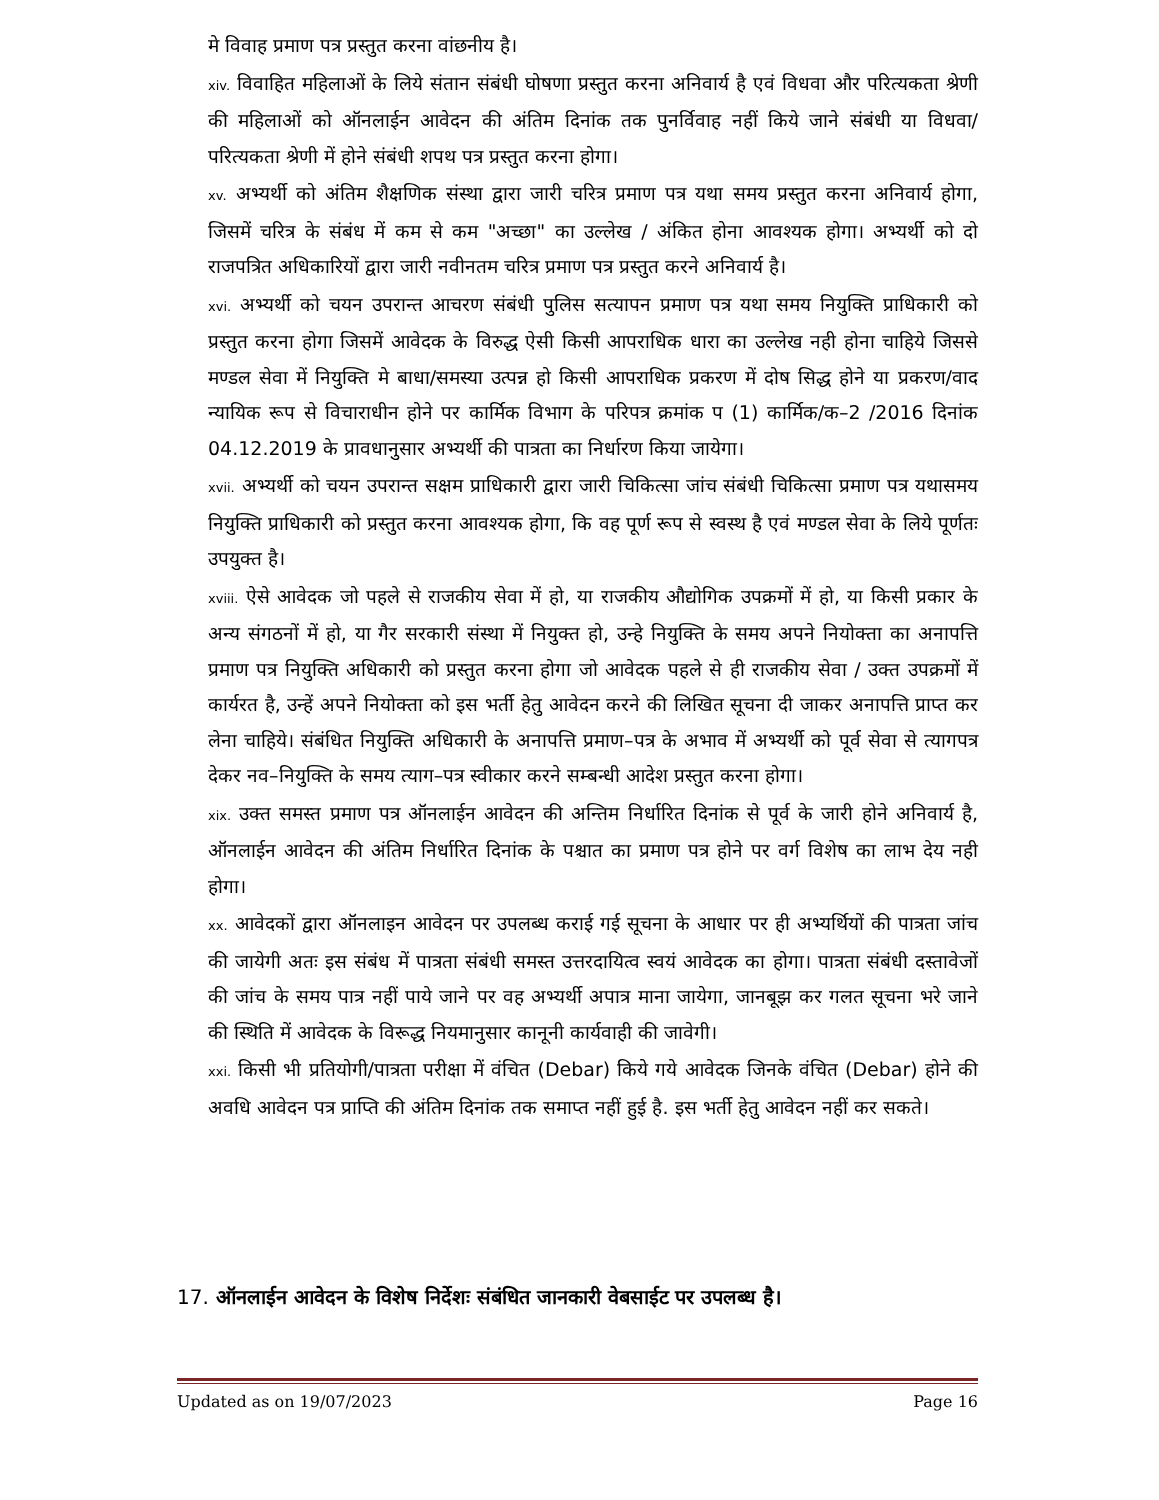मे विवाह प्रमाण पत्र प्रस्तुत करना वांछनीय है।
xiv. विवाहित महिलाओं के लिये संतान संबंधी घोषणा प्रस्तुत करना अनिवार्य है एवं विधवा और परित्यकता श्रेणी की महिलाओं को ऑनलाईन आवेदन की अंतिम दिनांक तक पुनर्विवाह नहीं किये जाने संबंधी या विधवा/परित्यकता श्रेणी में होने संबंधी शपथ पत्र प्रस्तुत करना होगा।
xv. अभ्यर्थी को अंतिम शैक्षणिक संस्था द्वारा जारी चरित्र प्रमाण पत्र यथा समय प्रस्तुत करना अनिवार्य होगा, जिसमें चरित्र के संबंध में कम से कम "अच्छा" का उल्लेख / अंकित होना आवश्यक होगा। अभ्यर्थी को दो राजपत्रित अधिकारियों द्वारा जारी नवीनतम चरित्र प्रमाण पत्र प्रस्तुत करने अनिवार्य है।
xvi. अभ्यर्थी को चयन उपरान्त आचरण संबंधी पुलिस सत्यापन प्रमाण पत्र यथा समय नियुक्ति प्राधिकारी को प्रस्तुत करना होगा जिसमें आवेदक के विरुद्ध ऐसी किसी आपराधिक धारा का उल्लेख नही होना चाहिये जिससे मण्डल सेवा में नियुक्ति मे बाधा/समस्या उत्पन्न हो किसी आपराधिक प्रकरण में दोष सिद्ध होने या प्रकरण/वाद न्यायिक रूप से विचाराधीन होने पर कार्मिक विभाग के परिपत्र क्रमांक प (1) कार्मिक/क–2 /2016 दिनांक 04.12.2019 के प्रावधानुसार अभ्यर्थी की पात्रता का निर्धारण किया जायेगा।
xvii. अभ्यर्थी को चयन उपरान्त सक्षम प्राधिकारी द्वारा जारी चिकित्सा जांच संबंधी चिकित्सा प्रमाण पत्र यथासमय नियुक्ति प्राधिकारी को प्रस्तुत करना आवश्यक होगा, कि वह पूर्ण रूप से स्वस्थ है एवं मण्डल सेवा के लिये पूर्णतः उपयुक्त है।
xviii. ऐसे आवेदक जो पहले से राजकीय सेवा में हो, या राजकीय औद्योगिक उपक्रमों में हो, या किसी प्रकार के अन्य संगठनों में हो, या गैर सरकारी संस्था में नियुक्त हो, उन्हे नियुक्ति के समय अपने नियोक्ता का अनापत्ति प्रमाण पत्र नियुक्ति अधिकारी को प्रस्तुत करना होगा जो आवेदक पहले से ही राजकीय सेवा / उक्त उपक्रमों में कार्यरत है, उन्हें अपने नियोक्ता को इस भर्ती हेतु आवेदन करने की लिखित सूचना दी जाकर अनापत्ति प्राप्त कर लेना चाहिये। संबंधित नियुक्ति अधिकारी के अनापत्ति प्रमाण–पत्र के अभाव में अभ्यर्थी को पूर्व सेवा से त्यागपत्र देकर नव–नियुक्ति के समय त्याग–पत्र स्वीकार करने सम्बन्धी आदेश प्रस्तुत करना होगा।
xix. उक्त समस्त प्रमाण पत्र ऑनलाईन आवेदन की अन्तिम निर्धारित दिनांक से पूर्व के जारी होने अनिवार्य है, ऑनलाईन आवेदन की अंतिम निर्धारित दिनांक के पश्चात का प्रमाण पत्र होने पर वर्ग विशेष का लाभ देय नही होगा।
xx. आवेदकों द्वारा ऑनलाइन आवेदन पर उपलब्ध कराई गई सूचना के आधार पर ही अभ्यर्थियों की पात्रता जांच की जायेगी अतः इस संबंध में पात्रता संबंधी समस्त उत्तरदायित्व स्वयं आवेदक का होगा। पात्रता संबंधी दस्तावेजों की जांच के समय पात्र नहीं पाये जाने पर वह अभ्यर्थी अपात्र माना जायेगा, जानबूझ कर गलत सूचना भरे जाने की स्थिति में आवेदक के विरूद्ध नियमानुसार कानूनी कार्यवाही की जावेगी।
xxi. किसी भी प्रतियोगी/पात्रता परीक्षा में वंचित (Debar) किये गये आवेदक जिनके वंचित (Debar) होने की अवधि आवेदन पत्र प्राप्ति की अंतिम दिनांक तक समाप्त नहीं हुई है. इस भर्ती हेतु आवेदन नहीं कर सकते।
17. ऑनलाईन आवेदन के विशेष निर्देशः संबंधित जानकारी वेबसाईट पर उपलब्ध है।
Updated as on 19/07/2023 Page 16